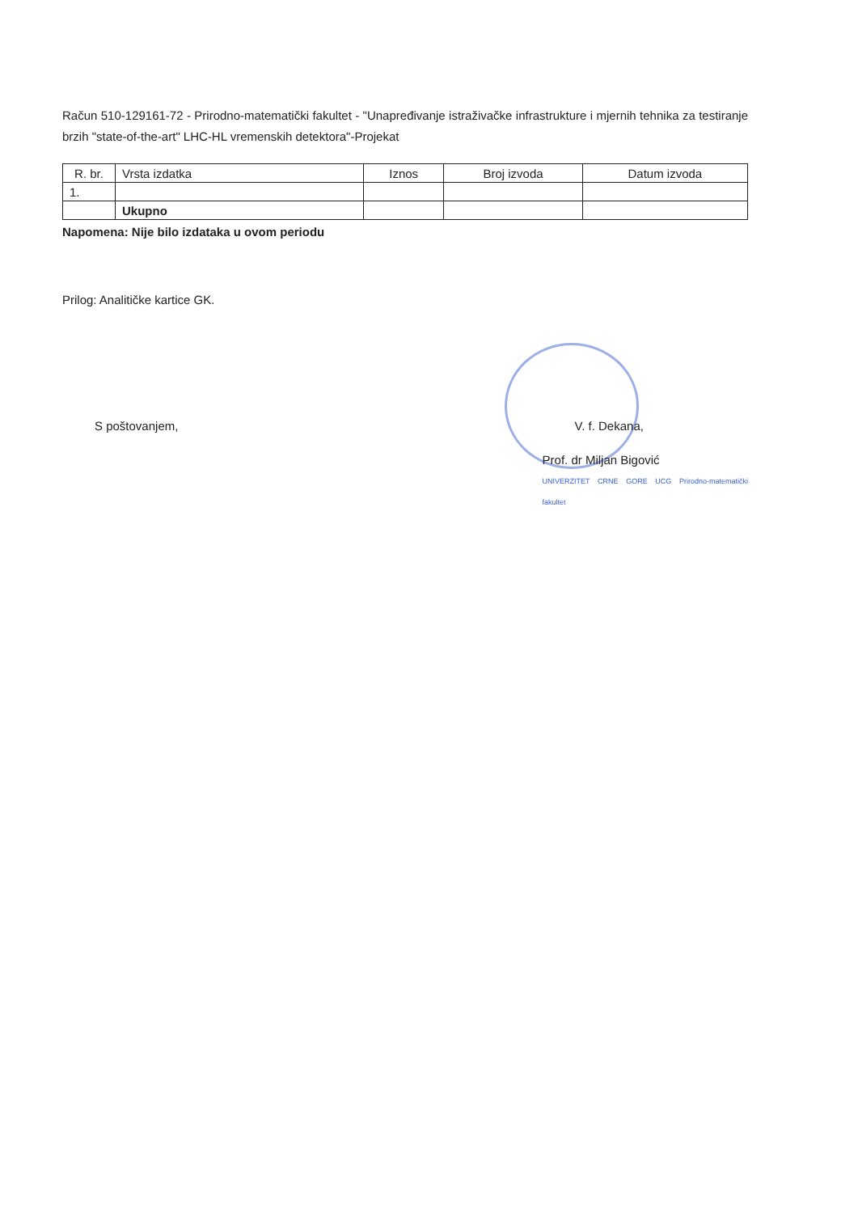Račun 510-129161-72 - Prirodno-matematički fakultet - "Unapređivanje istraživačke infrastrukture i mjernih tehnika za testiranje brzih "state-of-the-art" LHC-HL vremenskih detektora"-Projekat
| R. br. | Vrsta izdatka | Iznos | Broj izvoda | Datum izvoda |
| --- | --- | --- | --- | --- |
| 1. | | | | |
| | Ukupno | | | |
Napomena: Nije bilo izdataka u ovom periodu
Prilog: Analitičke kartice GK.
S poštovanjem, V. f. Dekana,
Prof. dr Miljan Bigović
UNIVERZITET CRNE GORE UCG Prirodno-matematički fakultet